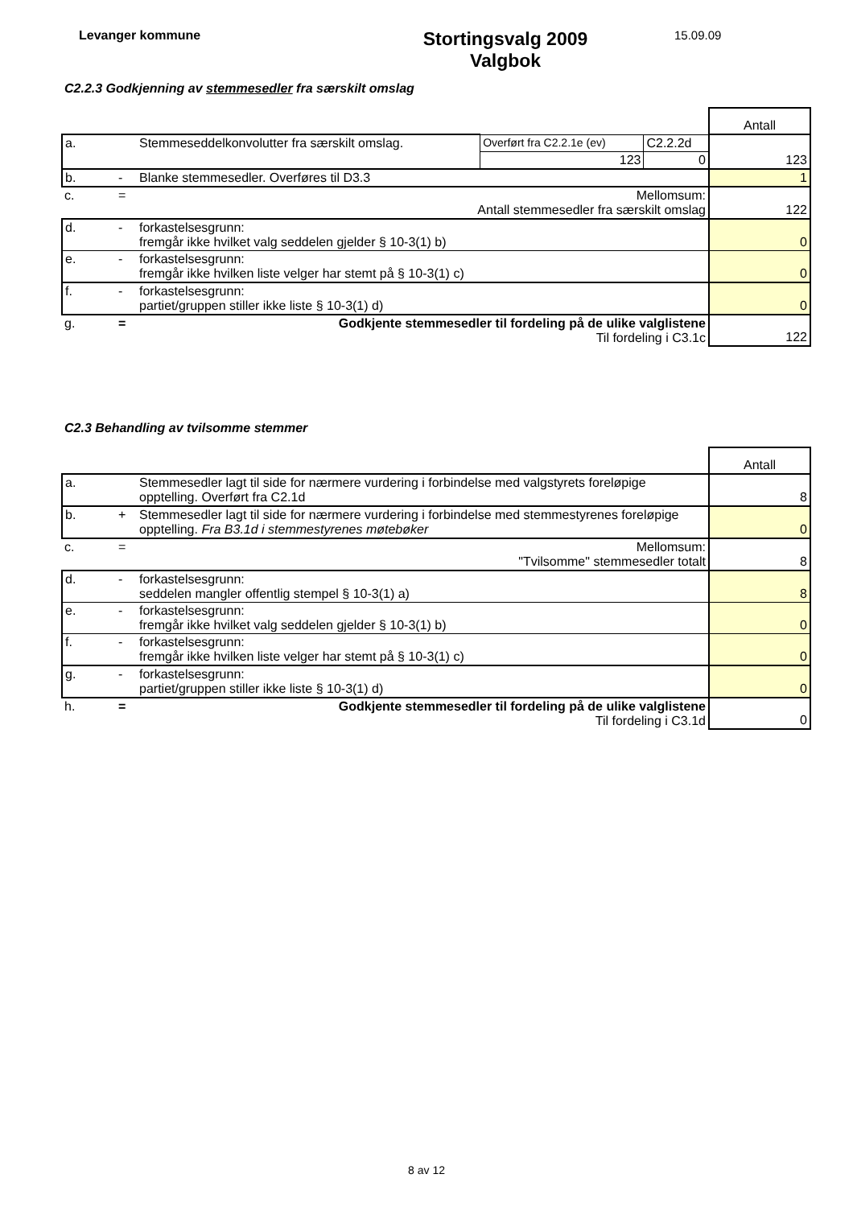Levanger kommune
Stortingsvalg 2009
Valgbok
15.09.09
C2.2.3 Godkjenning av stemmesedler fra særskilt omslag
| | | | | | Antall |
| a. | | Stemmeseddelkonvolutter fra særskilt omslag. | Overført fra C2.2.1e (ev) | C2.2.2d | 123 |
| | | | 123 | 0 | |
| b. | - | Blanke stemmesedler. Overføres til D3.3 | | | 1 |
| c. | = | Mellomsum: Antall stemmesedler fra særskilt omslag | | | 122 |
| d. | - | forkastelsesgrunn: fremgår ikke hvilket valg seddelen gjelder § 10-3(1) b) | | | 0 |
| e. | - | forkastelsesgrunn: fremgår ikke hvilken liste velger har stemt på § 10-3(1) c) | | | 0 |
| f. | - | forkastelsesgrunn: partiet/gruppen stiller ikke liste § 10-3(1) d) | | | 0 |
| g. | = | Godkjente stemmesedler til fordeling på de ulike valglistene Til fordeling i C3.1c | | | 122 |
C2.3 Behandling av tvilsomme stemmer
| | | | Antall |
| a. | | Stemmesedler lagt til side for nærmere vurdering i forbindelse med valgstyrets foreløpige opptelling. Overført fra C2.1d | 8 |
| b. | + | Stemmesedler lagt til side for nærmere vurdering i forbindelse med stemmestyrenes foreløpige opptelling. Fra B3.1d i stemmestyrenes møtebøker | 0 |
| c. | = | Mellomsum: "Tvilsomme" stemmesedler totalt | 8 |
| d. | - | forkastelsesgrunn: seddelen mangler offentlig stempel § 10-3(1) a) | 8 |
| e. | - | forkastelsesgrunn: fremgår ikke hvilket valg seddelen gjelder § 10-3(1) b) | 0 |
| f. | - | forkastelsesgrunn: fremgår ikke hvilken liste velger har stemt på § 10-3(1) c) | 0 |
| g. | - | forkastelsesgrunn: partiet/gruppen stiller ikke liste § 10-3(1) d) | 0 |
| h. | = | Godkjente stemmesedler til fordeling på de ulike valglistene Til fordeling i C3.1d | 0 |
8 av 12